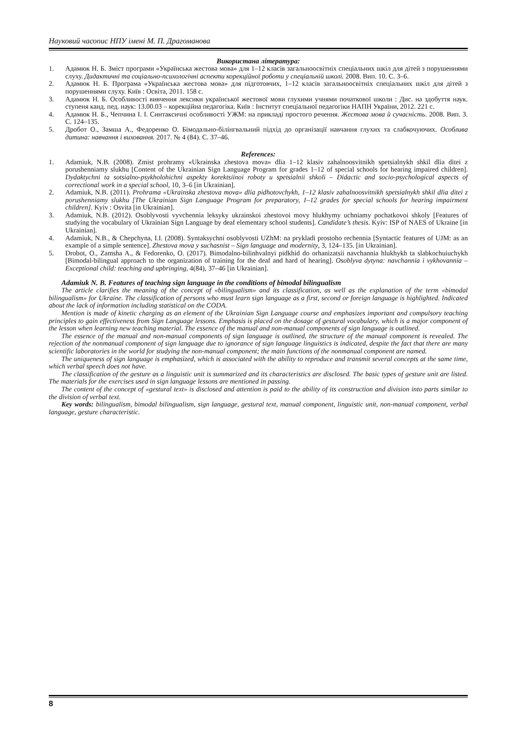Науковий часопис НПУ імені М. П. Драгоманова
Використана література:
1. Адамюк Н. Б. Зміст програми «Українська жестова мова» для 1–12 класів загальноосвітніх спеціальних шкіл для дітей з порушеннями слуху. Дидактичні та соціально-психологічні аспекти корекційної роботи у спеціальній школі. 2008. Вип. 10. С. 3–6.
2. Адамюк Н. Б. Програма «Українська жестова мова» для підготовчих, 1–12 класів загальноосвітніх спеціальних шкіл для дітей з порушеннями слуху. Київ : Освіта, 2011. 158 с.
3. Адамюк Н. Б. Особливості вивчення лексики української жестової мови глухими учнями початкової школи : Дис. на здобуття наук. ступеня канд. пед. наук: 13.00.03 – корекційна педагогіка. Київ : Інститут спеціальної педагогіки НАПН України, 2012. 221 с.
4. Адамюк Н. Б., Чепчина І. І. Синтаксичні особливості УЖМ: на прикладі простого речення. Жестова мова й сучасність. 2008. Вип. 3. С. 124–135.
5. Дробот О., Замша А., Федоренко О. Бімодально-білінгвальний підхід до організації навчання глухих та слабкочуючих. Особлива дитина: навчання і виховання. 2017. № 4 (84). С. 37–46.
References:
1. Adamiuk, N.B. (2008). Zmist prohramy «Ukrainska zhestova mova» dlia 1–12 klasiv zahalnoosvitnikh spetsialnykh shkil dlia ditei z porushenniamy slukhu [Content of the Ukrainian Sign Language Program for grades 1–12 of special schools for hearing impaired children]. Dydaktychni ta sotsialno-psykholohichni aspekty korektsiinoi roboty u spetsialnii shkoli – Didactic and socio-psychological aspects of correctional work in a special school, 10, 3–6 [in Ukrainian].
2. Adamiuk, N.B. (2011). Prohrama «Ukrainska zhestova mova» dlia pidhotovchykh, 1–12 klasiv zahalnoosvitnikh spetsialnykh shkil dlia ditei z porushenniamy slukhu [The Ukrainian Sign Language Program for preparatory, 1–12 grades for special schools for hearing impairment children]. Kyiv : Osvita [in Ukrainian].
3. Adamiuk, N.B. (2012). Osoblyvosti vyvchennia leksyky ukrainskoi zhestovoi movy hlukhymy uchniamy pochatkovoi shkoly [Features of studying the vocabulary of Ukrainian Sign Language by deaf elementary school students]. Candidate’s thesis. Kyiv: ISP of NAES of Ukraine [in Ukrainian].
4. Adamiuk, N.B., & Chepchyna, I.I. (2008). Syntaksychni osoblyvosti UZhM: na prykladi prostoho rechennia [Syntactic features of UJM: as an example of a simple sentence]. Zhestova mova y suchasnist – Sign language and modernity, 3, 124–135. [in Ukrainian].
5. Drobot, O., Zamsha A., & Fedorenko, O. (2017). Bimodalno-bilinhvalnyi pidkhid do orhanizatsii navchannia hlukhykh ta slabkochuiuchykh [Bimodal-bilingual approach to the organization of training for the deaf and hard of hearing]. Osoblyva dytyna: navchannia i vykhovannia – Exceptional child: teaching and upbringing, 4(84), 37–46 [in Ukrainian].
Adamiuk N. B. Features of teaching sign language in the conditions of bimodal bilingualism
The article clarifies the meaning of the concept of «bilingualism» and its classification, as well as the explanation of the term «bimodal bilingualism» for Ukraine. The classification of persons who must learn sign language as a first, second or foreign language is highlighted. Indicated about the lack of information including statistical on the CODA.
Mention is made of kinetic charging as an element of the Ukrainian Sign Language course and emphasizes important and compulsory teaching principles to gain effectiveness from Sign Language lessons. Emphasis is placed on the dosage of gestural vocabulary, which is a major component of the lesson when learning new teaching material. The essence of the manual and non-manual components of sign language is outlined.
The essence of the manual and non-manual components of sign language is outlined, the structure of the manual component is revealed. The rejection of the nonmanual component of sign language due to ignorance of sign language linguistics is indicated, despite the fact that there are many scientific laboratories in the world for studying the non-manual component; the main functions of the nonmanual component are named.
The uniqueness of sign language is emphasized, which is associated with the ability to reproduce and transmit several concepts at the same time, which verbal speech does not have.
The classification of the gesture as a linguistic unit is summarized and its characteristics are disclosed. The basic types of gesture unit are listed. The materials for the exercises used in sign language lessons are mentioned in passing.
The content of the concept of «gestural text» is disclosed and attention is paid to the ability of its construction and division into parts similar to the division of verbal text.
Key words: bilingualism, bimodal bilingualism, sign language, gestural text, manual component, linguistic unit, non-manual component, verbal language, gesture characteristic.
8